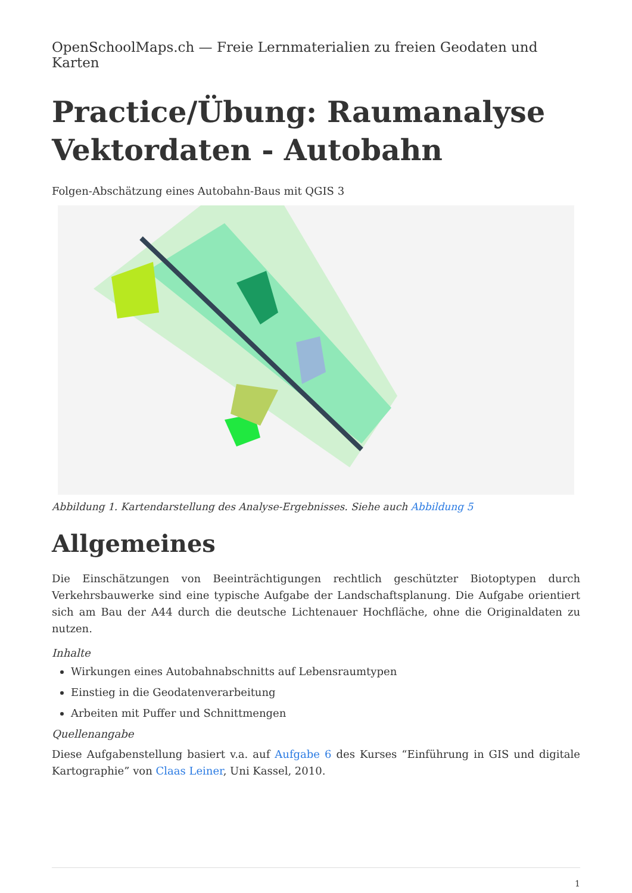OpenSchoolMaps.ch — Freie Lernmaterialien zu freien Geodaten und Karten
Practice/Übung: Raumanalyse Vektordaten - Autobahn
Folgen-Abschätzung eines Autobahn-Baus mit QGIS 3
Abbildung 1. Kartendarstellung des Analyse-Ergebnisses. Siehe auch Abbildung 5
Allgemeines
Die Einschätzungen von Beeinträchtigungen rechtlich geschützter Biotoptypen durch Verkehrsbauwerke sind eine typische Aufgabe der Landschaftsplanung. Die Aufgabe orientiert sich am Bau der A44 durch die deutsche Lichtenauer Hochfläche, ohne die Originaldaten zu nutzen.
Inhalte
Wirkungen eines Autobahnabschnitts auf Lebensraumtypen
Einstieg in die Geodatenverarbeitung
Arbeiten mit Puffer und Schnittmengen
Quellenangabe
Diese Aufgabenstellung basiert v.a. auf Aufgabe 6 des Kurses “Einführung in GIS und digitale Kartographie” von Claas Leiner, Uni Kassel, 2010.
1